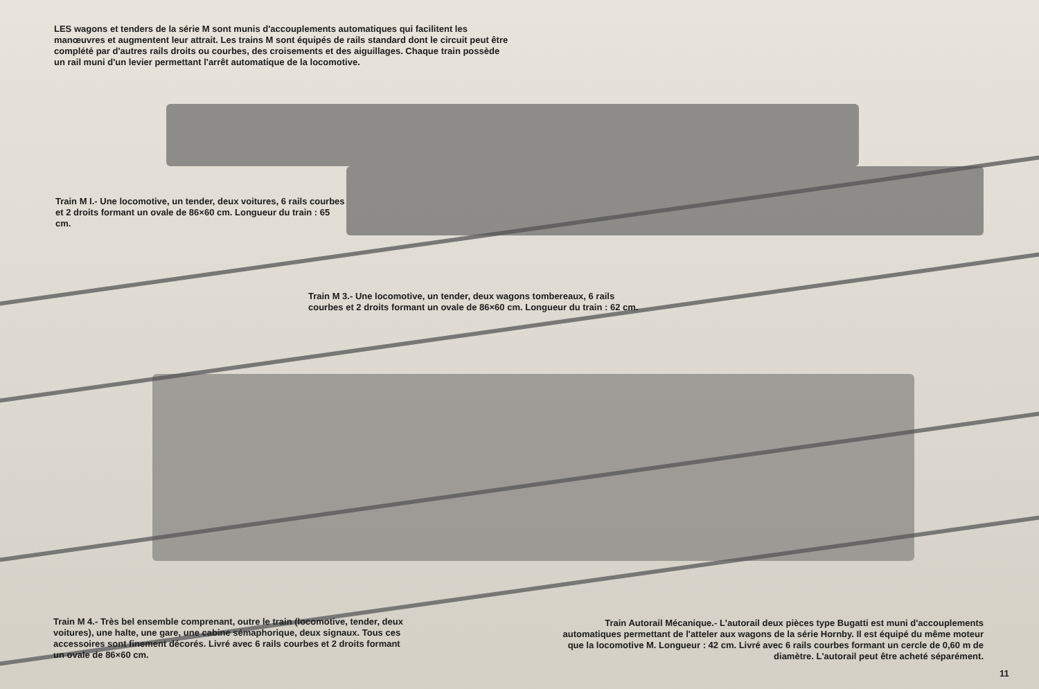LES wagons et tenders de la série M sont munis d'accouplements automatiques qui facilitent les manœuvres et augmentent leur attrait. Les trains M sont équipés de rails standard dont le circuit peut être complété par d'autres rails droits ou courbes, des croisements et des aiguillages. Chaque train possède un rail muni d'un levier permettant l'arrêt automatique de la locomotive.
Train M I.- Une locomotive, un tender, deux voitures, 6 rails courbes et 2 droits formant un ovale de 86×60 cm. Longueur du train : 65 cm.
Train M 3.- Une locomotive, un tender, deux wagons tombereaux, 6 rails courbes et 2 droits formant un ovale de 86×60 cm. Longueur du train : 62 cm.
Train M 4.- Très bel ensemble comprenant, outre le train (locomotive, tender, deux voitures), une halte, une gare, une cabine sémaphorique, deux signaux. Tous ces accessoires sont finement décorés. Livré avec 6 rails courbes et 2 droits formant un ovale de 86×60 cm.
Train Autorail Mécanique.- L'autorail deux pièces type Bugatti est muni d'accouplements automatiques permettant de l'atteler aux wagons de la série Hornby. Il est équipé du même moteur que la locomotive M. Longueur : 42 cm. Livré avec 6 rails courbes formant un cercle de 0,60 m de diamètre. L'autorail peut être acheté séparément.
11